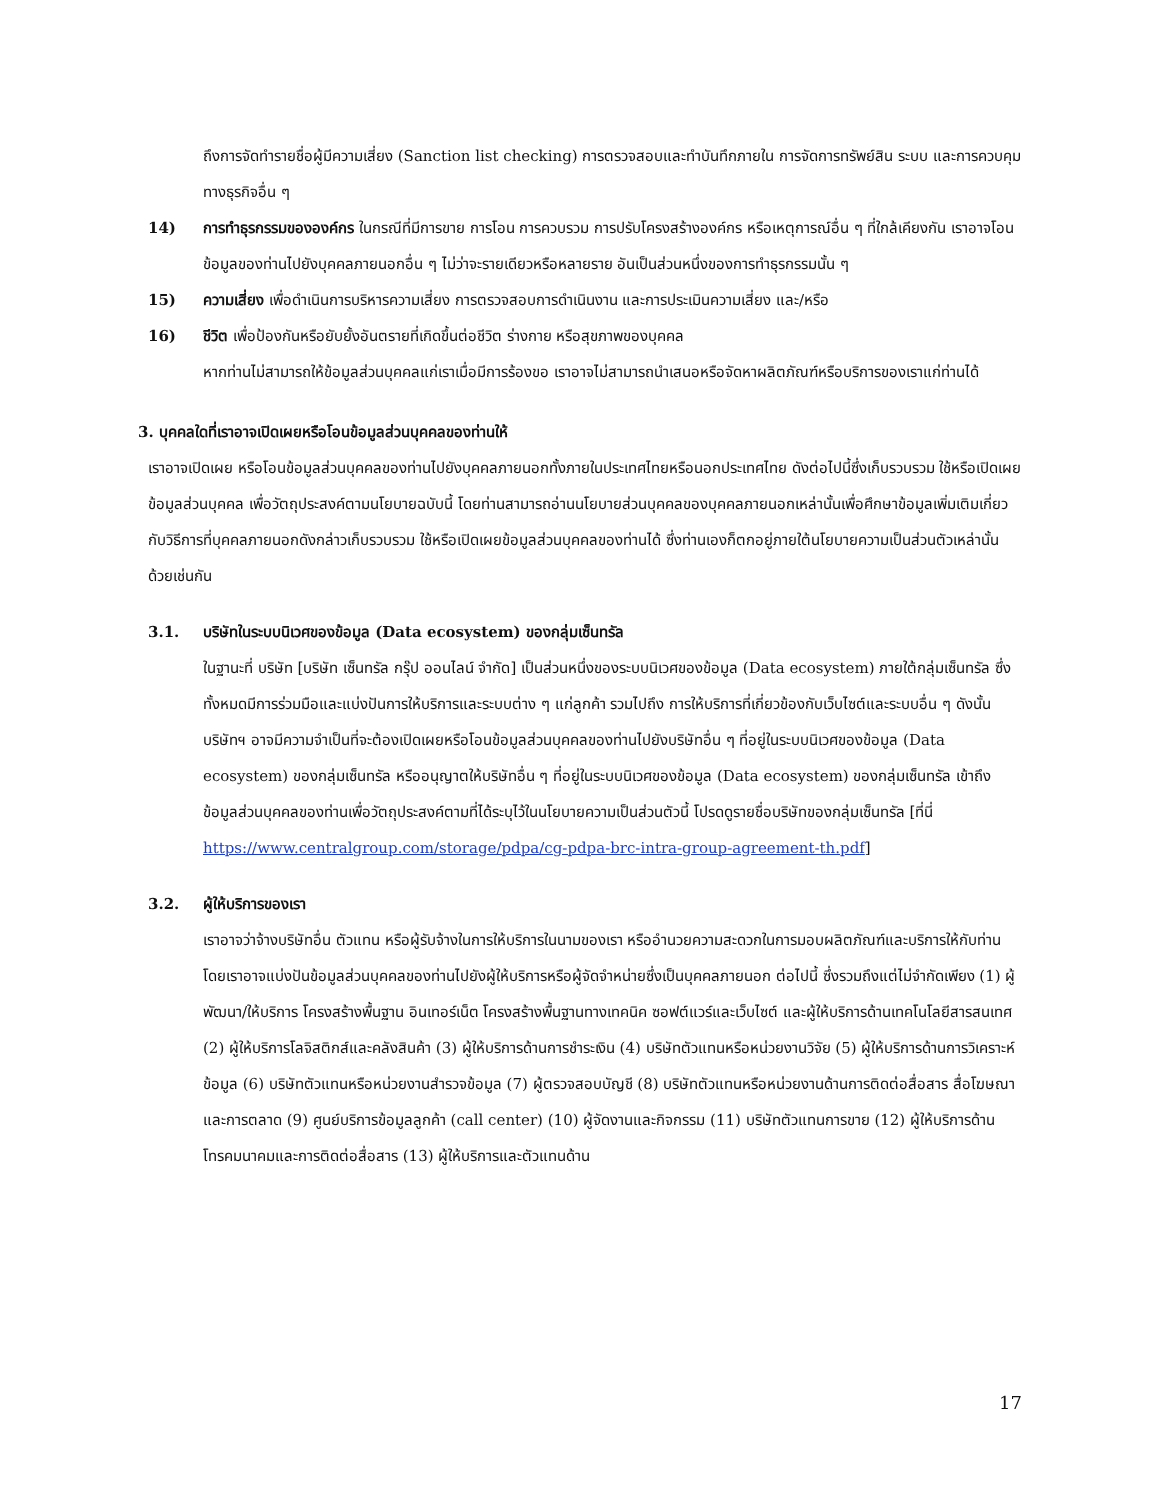ถึงการจัดทำรายชื่อผู้มีความเสี่ยง (Sanction list checking) การตรวจสอบและทำบันทึกภายใน การจัดการทรัพย์สิน ระบบ และการควบคุมทางธุรกิจอื่น ๆ
14) การทำธุรกรรมขององค์กร ในกรณีที่มีการขาย การโอน การควบรวม การปรับโครงสร้างองค์กร หรือเหตุการณ์อื่น ๆ ที่ใกล้เคียงกัน เราอาจโอนข้อมูลของท่านไปยังบุคคลภายนอกอื่น ๆ ไม่ว่าจะรายเดียวหรือหลายราย อันเป็นส่วนหนึ่งของการทำธุรกรรมนั้น ๆ
15) ความเสี่ยง เพื่อดำเนินการบริหารความเสี่ยง การตรวจสอบการดำเนินงาน และการประเมินความเสี่ยง และ/หรือ
16) ชีวิต เพื่อป้องกันหรือยับยั้งอันตรายที่เกิดขึ้นต่อชีวิต ร่างกาย หรือสุขภาพของบุคคล
หากท่านไม่สามารถให้ข้อมูลส่วนบุคคลแก่เราเมื่อมีการร้องขอ เราอาจไม่สามารถนำเสนอหรือจัดหาผลิตภัณฑ์หรือบริการของเราแก่ท่านได้
3. บุคคลใดที่เราอาจเปิดเผยหรือโอนข้อมูลส่วนบุคคลของท่านให้
เราอาจเปิดเผย หรือโอนข้อมูลส่วนบุคคลของท่านไปยังบุคคลภายนอกทั้งภายในประเทศไทยหรือนอกประเทศไทย ดังต่อไปนี้ซึ่งเก็บรวบรวม ใช้หรือเปิดเผยข้อมูลส่วนบุคคล เพื่อวัตถุประสงค์ตามนโยบายฉบับนี้ โดยท่านสามารถอ่านนโยบายส่วนบุคคลของบุคคลภายนอกเหล่านั้นเพื่อศึกษาข้อมูลเพิ่มเติมเกี่ยวกับวิธีการที่บุคคลภายนอกดังกล่าวเก็บรวบรวม ใช้หรือเปิดเผยข้อมูลส่วนบุคคลของท่านได้ ซึ่งท่านเองก็ตกอยู่ภายใต้นโยบายความเป็นส่วนตัวเหล่านั้นด้วยเช่นกัน
3.1. บริษัทในระบบนิเวศของข้อมูล (Data ecosystem) ของกลุ่มเซ็นทรัล
ในฐานะที่ บริษัท [บริษัท เซ็นทรัล กรุ๊ป ออนไลน์ จำกัด] เป็นส่วนหนึ่งของระบบนิเวศของข้อมูล (Data ecosystem) ภายใต้กลุ่มเซ็นทรัล ซึ่งทั้งหมดมีการร่วมมือและแบ่งปันการให้บริการและระบบต่าง ๆ แก่ลูกค้า รวมไปถึง การให้บริการที่เกี่ยวข้องกับเว็บไซต์และระบบอื่น ๆ ดังนั้น บริษัทฯ อาจมีความจำเป็นที่จะต้องเปิดเผยหรือโอนข้อมูลส่วนบุคคลของท่านไปยังบริษัทอื่น ๆ ที่อยู่ในระบบนิเวศของข้อมูล (Data ecosystem) ของกลุ่มเซ็นทรัล หรืออนุญาตให้บริษัทอื่น ๆ ที่อยู่ในระบบนิเวศของข้อมูล (Data ecosystem) ของกลุ่มเซ็นทรัล เข้าถึงข้อมูลส่วนบุคคลของท่านเพื่อวัตถุประสงค์ตามที่ได้ระบุไว้ในนโยบายความเป็นส่วนตัวนี้ โปรดดูรายชื่อบริษัทของกลุ่มเซ็นทรัล [ที่นี่ https://www.centralgroup.com/storage/pdpa/cg-pdpa-brc-intra-group-agreement-th.pdf]
3.2. ผู้ให้บริการของเรา
เราอาจว่าจ้างบริษัทอื่น ตัวแทน หรือผู้รับจ้างในการให้บริการในนามของเรา หรืออำนวยความสะดวกในการมอบผลิตภัณฑ์และบริการให้กับท่าน โดยเราอาจแบ่งปันข้อมูลส่วนบุคคลของท่านไปยังผู้ให้บริการหรือผู้จัดจำหน่ายซึ่งเป็นบุคคลภายนอก ต่อไปนี้ ซึ่งรวมถึงแต่ไม่จำกัดเพียง (1) ผู้พัฒนา/ให้บริการ โครงสร้างพื้นฐาน อินเทอร์เน็ต โครงสร้างพื้นฐานทางเทคนิค ซอฟต์แวร์และเว็บไซต์ และผู้ให้บริการด้านเทคโนโลยีสารสนเทศ (2) ผู้ให้บริการโลจิสติกส์และคลังสินค้า (3) ผู้ให้บริการด้านการชำระเงิน (4) บริษัทตัวแทนหรือหน่วยงานวิจัย (5) ผู้ให้บริการด้านการวิเคราะห์ข้อมูล (6) บริษัทตัวแทนหรือหน่วยงานสำรวจข้อมูล (7) ผู้ตรวจสอบบัญชี (8) บริษัทตัวแทนหรือหน่วยงานด้านการติดต่อสื่อสาร สื่อโฆษณาและการตลาด (9) ศูนย์บริการข้อมูลลูกค้า (call center) (10) ผู้จัดงานและกิจกรรม (11) บริษัทตัวแทนการขาย (12) ผู้ให้บริการด้านโทรคมนาคมและการติดต่อสื่อสาร (13) ผู้ให้บริการและตัวแทนด้าน
17